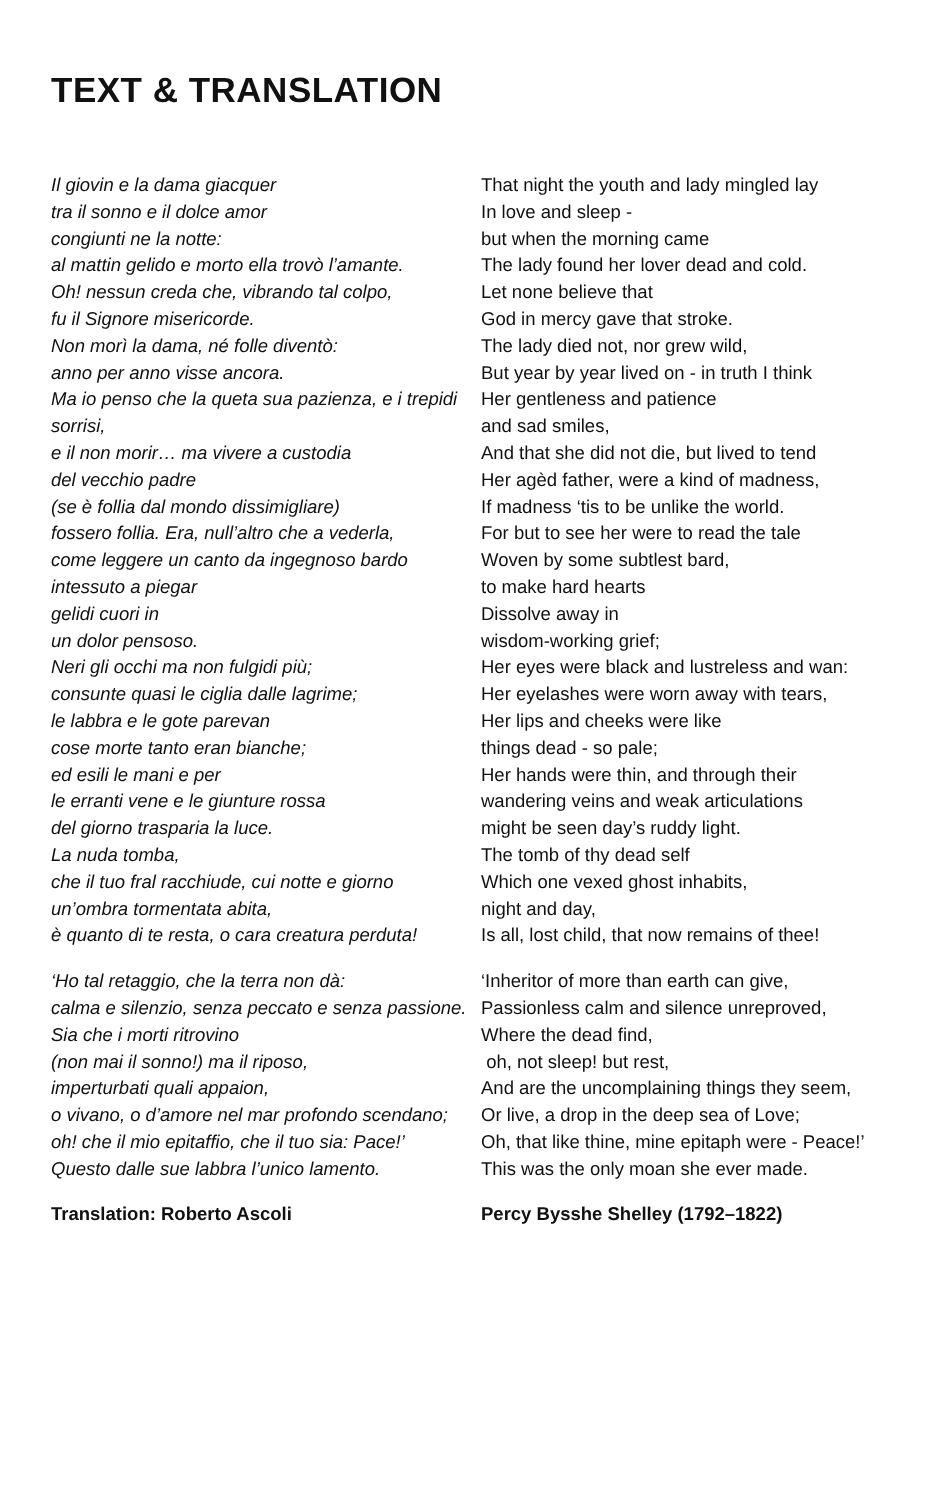TEXT & TRANSLATION
Il giovin e la dama giacquer
tra il sonno e il dolce amor
congiunti ne la notte:
al mattin gelido e morto ella trovò l’amante.
Oh! nessun creda che, vibrando tal colpo,
fu il Signore misericorde.
Non morì la dama, né folle diventò:
anno per anno visse ancora.
Ma io penso che la queta sua pazienza, e i trepidi sorrisi,
e il non morir… ma vivere a custodia
del vecchio padre
(se è follia dal mondo dissimigliare)
fossero follia. Era, null’altro che a vederla,
come leggere un canto da ingegnoso bardo
intessuto a piegar
gelidi cuori in
un dolor pensoso.
Neri gli occhi ma non fulgidi più;
consunte quasi le ciglia dalle lagrime;
le labbra e le gote parevan
cose morte tanto eran bianche;
ed esili le mani e per
le erranti vene e le giunture rossa
del giorno trasparia la luce.
La nuda tomba,
che il tuo fral racchiude, cui notte e giorno
un’ombra tormentata abita,
è quanto di te resta, o cara creatura perduta!
‘Ho tal retaggio, che la terra non dà:
calma e silenzio, senza peccato e senza passione.
Sia che i morti ritrovino
(non mai il sonno!) ma il riposo,
imperturbati quali appaion,
o vivano, o d’amore nel mar profondo scendano;
oh! che il mio epitaffio, che il tuo sia: Pace!’
Questo dalle sue labbra l’unico lamento.
Translation: Roberto Ascoli
That night the youth and lady mingled lay
In love and sleep -
but when the morning came
The lady found her lover dead and cold.
Let none believe that
God in mercy gave that stroke.
The lady died not, nor grew wild,
But year by year lived on - in truth I think
Her gentleness and patience
and sad smiles,
And that she did not die, but lived to tend
Her agèd father, were a kind of madness,
If madness ‘tis to be unlike the world.
For but to see her were to read the tale
Woven by some subtlest bard,
to make hard hearts
Dissolve away in
wisdom-working grief;
Her eyes were black and lustreless and wan:
Her eyelashes were worn away with tears,
Her lips and cheeks were like
things dead - so pale;
Her hands were thin, and through their
wandering veins and weak articulations
might be seen day’s ruddy light.
The tomb of thy dead self
Which one vexed ghost inhabits,
night and day,
Is all, lost child, that now remains of thee!
‘Inheritor of more than earth can give,
Passionless calm and silence unreproved,
Where the dead find,
oh, not sleep! but rest,
And are the uncomplaining things they seem,
Or live, a drop in the deep sea of Love;
Oh, that like thine, mine epitaph were - Peace!’
This was the only moan she ever made.
Percy Bysshe Shelley (1792–1822)